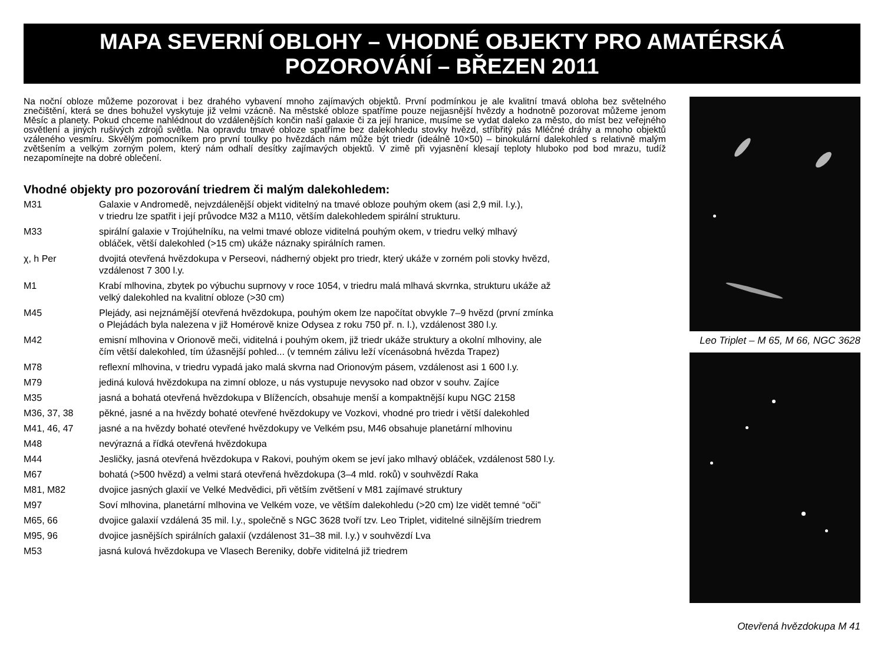MAPA SEVERNÍ OBLOHY – VHODNÉ OBJEKTY PRO AMATÉRSKÁ POZOROVÁNÍ – BŘEZEN 2011
Na noční obloze můžeme pozorovat i bez drahého vybavení mnoho zajímavých objektů. První podmínkou je ale kvalitní tmavá obloha bez světelného znečištění, která se dnes bohužel vyskytuje již velmi vzácně. Na městské obloze spatříme pouze nejjasnější hvězdy a hodnotně pozorovat můžeme jenom Měsíc a planety. Pokud chceme nahlédnout do vzdálenějších končin naší galaxie či za její hranice, musíme se vydat daleko za město, do míst bez veřejného osvětlení a jiných rušivých zdrojů světla. Na opravdu tmavé obloze spatříme bez dalekohledu stovky hvězd, stříbřitý pás Mléčné dráhy a mnoho objektů vzáleného vesmíru. Skvělým pomocníkem pro první toulky po hvězdách nám může být triedr (ideálně 10×50) – binokulární dalekohled s relativně malým zvětšením a velkým zorným polem, který nám odhalí desítky zajímavých objektů. V zimě při vyjasnění klesají teploty hluboko pod bod mrazu, tudíž nezapomínejte na dobré oblečení.
Vhodné objekty pro pozorování triedrem či malým dalekohledem:
| M31 | Galaxie v Andromedě, nejvzdálenější objekt viditelný na tmavé obloze pouhým okem (asi 2,9 mil. l.y.), v triedru lze spatřit i její průvodce M32 a M110, větším dalekohledem spirální strukturu. |
| M33 | spirální galaxie v Trojúhelníku, na velmi tmavé obloze viditelná pouhým okem, v triedru velký mlhavý obláček, větší dalekohled (>15 cm) ukáže náznaky spirálních ramen. |
| χ, h Per | dvojitá otevřená hvězdokupa v Perseovi, nádherný objekt pro triedr, který ukáže v zorném poli stovky hvězd, vzdálenost 7 300 l.y. |
| M1 | Krabí mlhovina, zbytek po výbuchu suprnovy v roce 1054, v triedru malá mlhavá skvrnka, strukturu ukáže až velký dalekohled na kvalitní obloze (>30 cm) |
| M45 | Plejády, asi nejznámější otevřená hvězdokupa, pouhým okem lze napočítat obvykle 7–9 hvězd (první zmínka o Plejádách byla nalezena v již Homérově knize Odysea z roku 750 př. n. l.), vzdálenost 380 l.y. |
| M42 | emisní mlhovina v Orionově meči, viditelná i pouhým okem, již triedr ukáže struktury a okolní mlhoviny, ale čím větší dalekohled, tím úžasnější pohled... (v temném zálivu leží vícenásobná hvězda Trapez) |
| M78 | reflexní mlhovina, v triedru vypadá jako malá skvrna nad Orionovým pásem, vzdálenost asi 1 600 l.y. |
| M79 | jediná kulová hvězdokupa na zimní obloze, u nás vystupuje nevysoko nad obzor v souhv. Zajíce |
| M35 | jasná a bohatá otevřená hvězdokupa v Blížencích, obsahuje menší a kompaktnější kupu NGC 2158 |
| M36, 37, 38 | pěkné, jasné a na hvězdy bohaté otevřené hvězdokupy ve Vozkovi, vhodné pro triedr i větší dalekohled |
| M41, 46, 47 | jasné a na hvězdy bohaté otevřené hvězdokupy ve Velkém psu, M46 obsahuje planetární mlhovinu |
| M48 | nevýrazná a řídká otevřená hvězdokupa |
| M44 | Jesličky, jasná otevřená hvězdokupa v Rakovi, pouhým okem se jeví jako mlhavý obláček, vzdálenost 580 l.y. |
| M67 | bohatá (>500 hvězd) a velmi stará otevřená hvězdokupa (3–4 mld. roků) v souhvězdí Raka |
| M81, M82 | dvojice jasných glaxií ve Velké Medvědici, při větším zvětšení v M81 zajímavé struktury |
| M97 | Soví mlhovina, planetární mlhovina ve Velkém voze, ve větším dalekohledu (>20 cm) lze vidět temné “oči” |
| M65, 66 | dvojice galaxií vzdálená 35 mil. l.y., společně s NGC 3628 tvoří tzv. Leo Triplet, viditelné silnějším triedrem |
| M95, 96 | dvojice jasnějších spirálních galaxií (vzdálenost 31–38 mil. l.y.) v souhvězdí Lva |
| M53 | jasná kulová hvězdokupa ve Vlasech Bereniky, dobře viditelná již triedrem |
Leo Triplet – M 65, M 66, NGC 3628
Otevřená hvězdokupa M 41